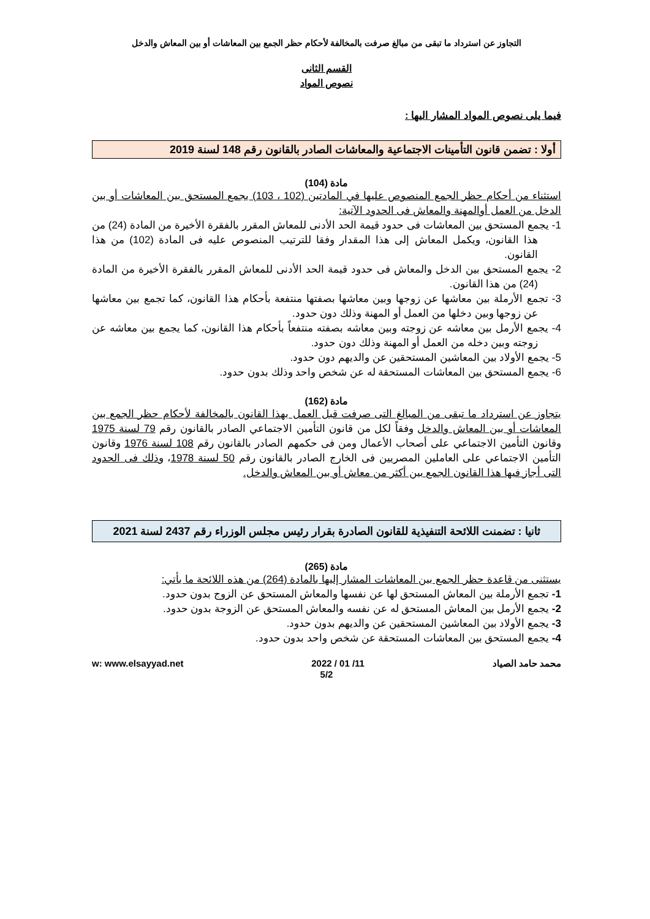التجاوز عن استرداد ما تبقى من مبالغ صرفت بالمخالفة لأحكام حظر الجمع بين المعاشات أو بين المعاش والدخل
القسم الثانى
نصوص المواد
فيما يلى نصوص المواد المشار اليها :
أولا : تضمن قانون التأمينات الاجتماعية والمعاشات الصادر بالقانون رقم 148 لسنة 2019
مادة (104)
استثناء من أحكام حظر الجمع المنصوص عليها في المادتين (102 ، 103) يجمع المستحق بين المعاشات أو بين الدخل من العمل أوالمهنة والمعاش فى الحدود الآتية:
1- يجمع المستحق بين المعاشات فى حدود قيمة الحد الأدنى للمعاش المقرر بالفقرة الأخيرة من المادة (24) من هذا القانون، ويكمل المعاش إلى هذا المقدار وفقا للترتيب المنصوص عليه فى المادة (102) من هذا القانون.
2- يجمع المستحق بين الدخل والمعاش فى حدود قيمة الحد الأدنى للمعاش المقرر بالفقرة الأخيرة من المادة (24) من هذا القانون.
3- تجمع الأرملة بين معاشها عن زوجها وبين معاشها بصفتها منتفعة بأحكام هذا القانون، كما تجمع بين معاشها عن زوجها وبين دخلها من العمل أو المهنة وذلك دون حدود.
4- يجمع الأرمل بين معاشه عن زوجته وبين معاشه بصفته منتفعاً بأحكام هذا القانون، كما يجمع بين معاشه عن زوجته وبين دخله من العمل أو المهنة وذلك دون حدود.
5- يجمع الأولاد بين المعاشين المستحقين عن والديهم دون حدود.
6- يجمع المستحق بين المعاشات المستحقة له عن شخص واحد وذلك بدون حدود.
مادة (162)
يتجاوز عن استرداد ما تبقى من المبالغ التى صرفت قبل العمل بهذا القانون بالمخالفة لأحكام حظر الجمع بين المعاشات أو بين المعاش والدخل وفقاً لكل من قانون التأمين الاجتماعي الصادر بالقانون رقم 79 لسنة 1975 وقانون التأمين الاجتماعي على أصحاب الأعمال ومن فى حكمهم الصادر بالقانون رقم 108 لسنة 1976 وقانون التأمين الاجتماعي على العاملين المصريين فى الخارج الصادر بالقانون رقم 50 لسنة 1978، وذلك فى الحدود التى أجاز فيها هذا القانون الجمع بين أكثر من معاش أو بين المعاش والدخل.
ثانيا : تضمنت اللائحة التنفيذية للقانون الصادرة بقرار رئيس مجلس الوزراء رقم 2437 لسنة 2021
مادة (265)
يستثنى من قاعدة حظر الجمع بين المعاشات المشار إليها بالمادة (264) من هذه اللائحة ما يأتي:
1- تجمع الأرملة بين المعاش المستحق لها عن نفسها والمعاش المستحق عن الزوج بدون حدود.
2- يجمع الأرمل بين المعاش المستحق له عن نفسه والمعاش المستحق عن الزوجة بدون حدود.
3- يجمع الأولاد بين المعاشين المستحقين عن والديهم بدون حدود.
4- يجمع المستحق بين المعاشات المستحقة عن شخص واحد بدون حدود.
محمد حامد الصياد 2022 / 01 /11 w: www.elsayyad.net
5/2